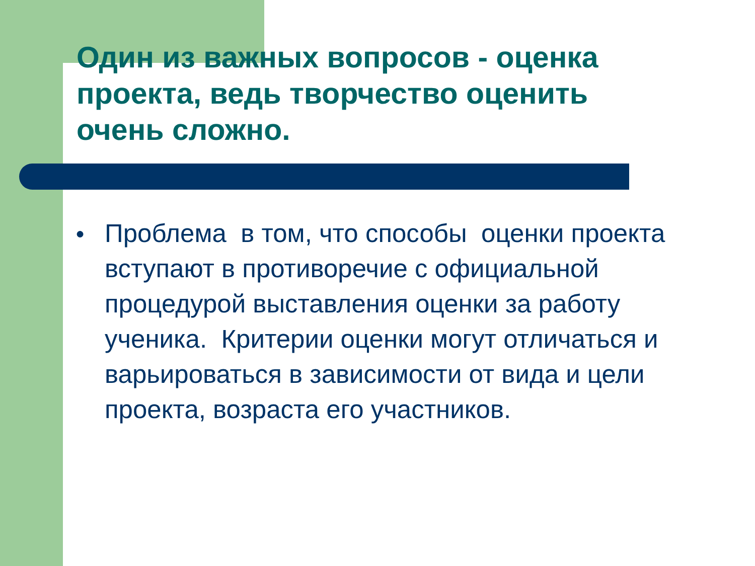Один из важных вопросов - оценка проекта, ведь творчество оценить очень сложно.
●
Проблема в том, что способы оценки проекта вступают в противоречие с официальной процедурой выставления оценки за работу ученика. Критерии оценки могут отличаться и варьироваться в зависимости от вида и цели проекта, возраста его участников.